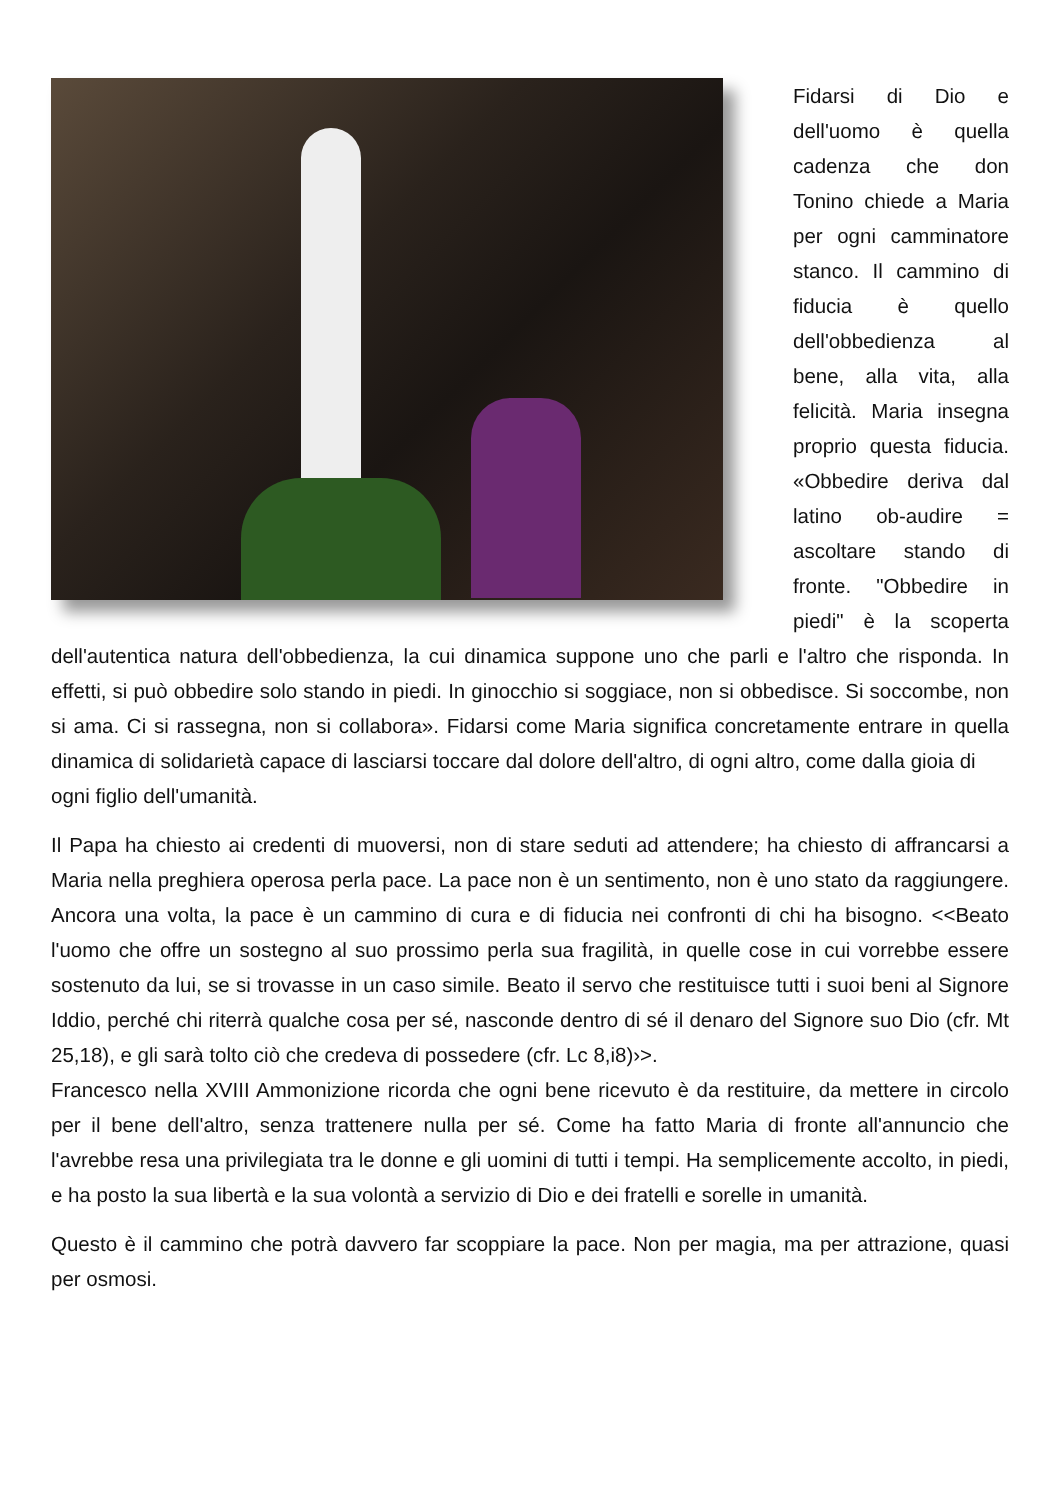Fidarsi di Dio e dell'uomo è quella cadenza che don Tonino chiede a Maria per ogni camminatore stanco. Il cammino di fiducia è quello dell'obbedienza al bene, alla vita, alla felicità. Maria insegna proprio questa fiducia. «Obbedire deriva dal latino ob-audire = ascoltare stando di fronte. "Obbedire in piedi" è la scoperta dell'autentica natura dell'obbedienza, la cui dinamica suppone uno che parli e l'altro che risponda. In effetti, si può obbedire solo stando in piedi. In ginocchio si soggiace, non si obbedisce. Si soccombe, non si ama. Ci si rassegna, non si collabora». Fidarsi come Maria significa concretamente entrare in quella dinamica di solidarietà capace di lasciarsi toccare dal dolore dell'altro, di ogni altro, come dalla gioia di
ogni figlio dell'umanità.
Il Papa ha chiesto ai credenti di muoversi, non di stare seduti ad attendere; ha chiesto di affrancarsi a Maria nella preghiera operosa perla pace. La pace non è un sentimento, non è uno stato da raggiungere. Ancora una volta, la pace è un cammino di cura e di fiducia nei confronti di chi ha bisogno. <<Beato l'uomo che offre un sostegno al suo prossimo perla sua fragilità, in quelle cose in cui vorrebbe essere sostenuto da lui, se si trovasse in un caso simile. Beato il servo che restituisce tutti i suoi beni al Signore Iddio, perché chi riterrà qualche cosa per sé, nasconde dentro di sé il denaro del Signore suo Dio (cfr. Mt 25,18), e gli sarà tolto ciò che credeva di possedere (cfr. Lc 8,i8)›>.
Francesco nella XVIII Ammonizione ricorda che ogni bene ricevuto è da restituire, da mettere in circolo per il bene dell'altro, senza trattenere nulla per sé. Come ha fatto Maria di fronte all'annuncio che l'avrebbe resa una privilegiata tra le donne e gli uomini di tutti i tempi. Ha semplicemente accolto, in piedi, e ha posto la sua libertà e la sua volontà a servizio di Dio e dei fratelli e sorelle in umanità.
Questo è il cammino che potrà davvero far scoppiare la pace. Non per magia, ma per attrazione, quasi per osmosi.